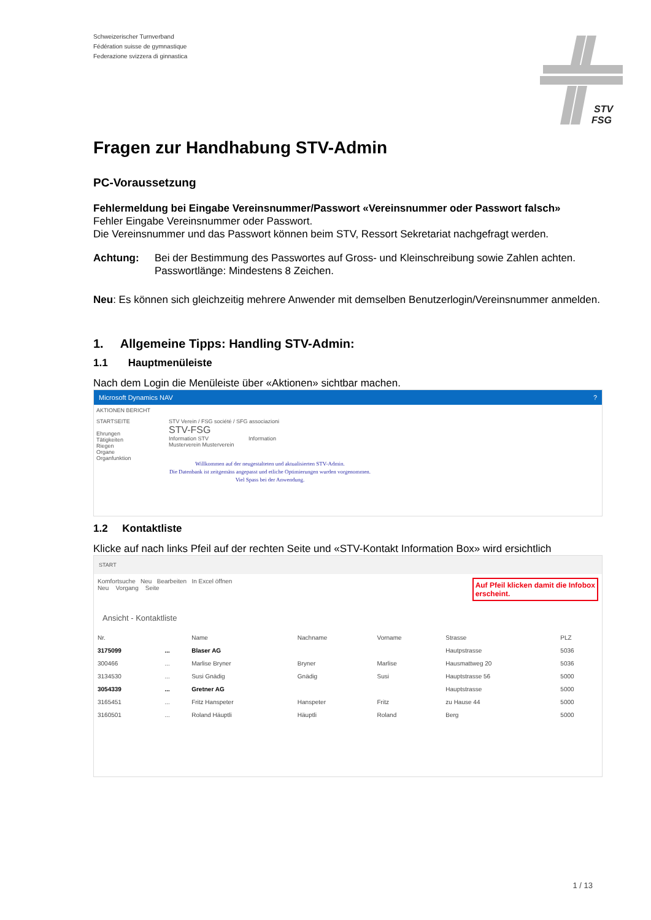Schweizerischer Turnverband
Fédération suisse de gymnastique
Federazione svizzera di ginnastica
STV
FSG
Fragen zur Handhabung STV-Admin
PC-Voraussetzung
Fehlermeldung bei Eingabe Vereinsnummer/Passwort «Vereinsnummer oder Passwort falsch»
Fehler Eingabe Vereinsnummer oder Passwort.
Die Vereinsnummer und das Passwort können beim STV, Ressort Sekretariat nachgefragt werden.
Achtung: Bei der Bestimmung des Passwortes auf Gross- und Kleinschreibung sowie Zahlen achten.
Passwortlänge: Mindestens 8 Zeichen.
Neu: Es können sich gleichzeitig mehrere Anwender mit demselben Benutzerlogin/Vereinsnummer anmelden.
1. Allgemeine Tipps: Handling STV-Admin:
1.1 Hauptmenüleiste
Nach dem Login die Menüleiste über «Aktionen» sichtbar machen.
Microsoft Dynamics NAV ?
AKTIONEN BERICHT
STARTSEITE
Ehrungen
Tätigkeiten
Riegen
Organe
Organfunktion
STV Verein / FSG société / SFG associazioni
STV-FSG
Information STV Information
Musterverein Musterverein
Willkommen auf der neugestalteten und aktualisierten STV-Admin.
Die Datenbank ist zeitgemäss angepasst und etliche Optimierungen wurden vorgenommen.
Viel Spass bei der Anwendung.
1.2 Kontaktliste
Klicke auf nach links Pfeil auf der rechten Seite und «STV-Kontakt Information Box» wird ersichtlich
START
Komfortsuche Neu Bearbeiten In Excel öffnen
Neu Vorgang Seite Auf Pfeil klicken damit die Infobox
erscheint.
Ansicht - Kontaktliste
| Nr. | | Name | Nachname | Vorname | Strasse | PLZ |
| --- | --- | --- | --- | --- | --- | --- |
| 3175099 | ... | Blaser AG | | | Hautpstrasse | 5036 |
| 300466 | ... | Marlise Bryner | Bryner | Marlise | Hausmattweg 20 | 5036 |
| 3134530 | ... | Susi Gnädig | Gnädig | Susi | Hauptstrasse 56 | 5000 |
| 3054339 | ... | Gretner AG | | | Hauptstrasse | 5000 |
| 3165451 | ... | Fritz Hanspeter | Hanspeter | Fritz | zu Hause 44 | 5000 |
| 3160501 | ... | Roland Häuptli | Häuptli | Roland | Berg | 5000 |
1 / 13